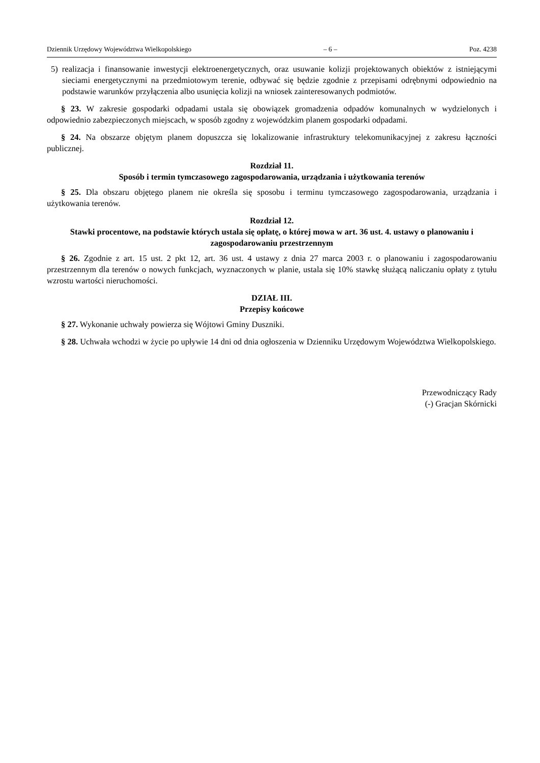Dziennik Urzędowy Województwa Wielkopolskiego – 6 – Poz. 4238
5) realizacja i finansowanie inwestycji elektroenergetycznych, oraz usuwanie kolizji projektowanych obiektów z istniejącymi sieciami energetycznymi na przedmiotowym terenie, odbywać się będzie zgodnie z przepisami odrębnymi odpowiednio na podstawie warunków przyłączenia albo usunięcia kolizji na wniosek zainteresowanych podmiotów.
§ 23. W zakresie gospodarki odpadami ustala się obowiązek gromadzenia odpadów komunalnych w wydzielonych i odpowiednio zabezpieczonych miejscach, w sposób zgodny z wojewódzkim planem gospodarki odpadami.
§ 24. Na obszarze objętym planem dopuszcza się lokalizowanie infrastruktury telekomunikacyjnej z zakresu łączności publicznej.
Rozdział 11.
Sposób i termin tymczasowego zagospodarowania, urządzania i użytkowania terenów
§ 25. Dla obszaru objętego planem nie określa się sposobu i terminu tymczasowego zagospodarowania, urządzania i użytkowania terenów.
Rozdział 12.
Stawki procentowe, na podstawie których ustala się opłatę, o której mowa w art. 36 ust. 4. ustawy o planowaniu i zagospodarowaniu przestrzennym
§ 26. Zgodnie z art. 15 ust. 2 pkt 12, art. 36 ust. 4 ustawy z dnia 27 marca 2003 r. o planowaniu i zagospodarowaniu przestrzennym dla terenów o nowych funkcjach, wyznaczonych w planie, ustala się 10% stawkę służącą naliczaniu opłaty z tytułu wzrostu wartości nieruchomości.
DZIAŁ III.
Przepisy końcowe
§ 27. Wykonanie uchwały powierza się Wójtowi Gminy Duszniki.
§ 28. Uchwała wchodzi w życie po upływie 14 dni od dnia ogłoszenia w Dzienniku Urzędowym Województwa Wielkopolskiego.
Przewodniczący Rady
(-) Gracjan Skórnicki